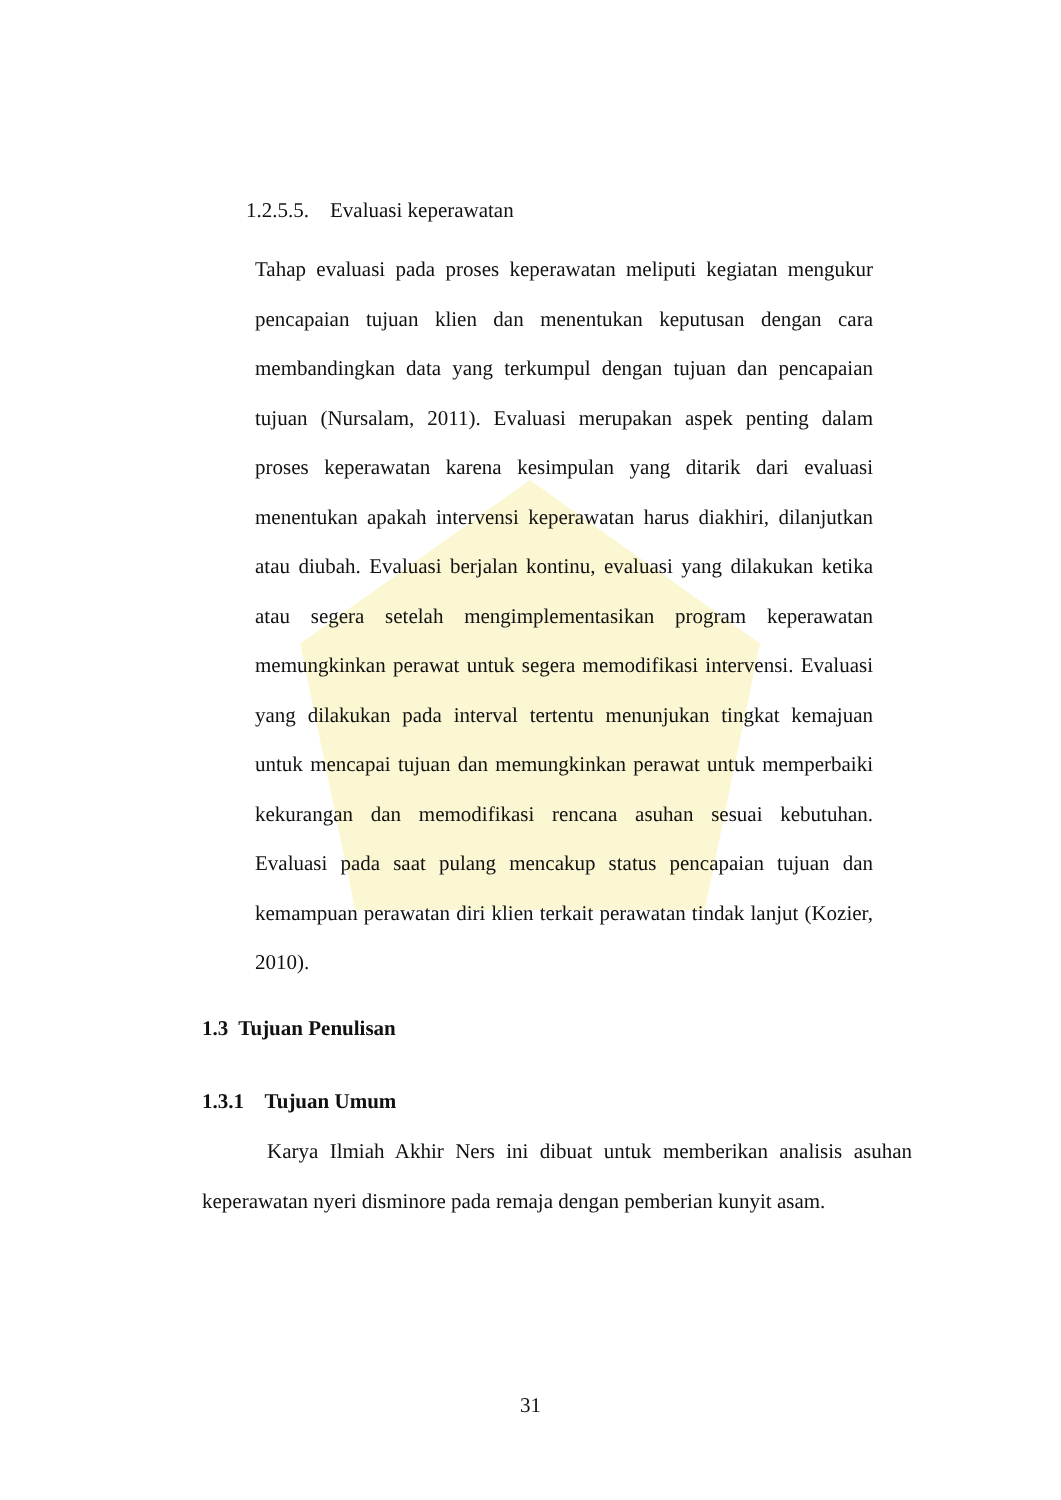1.2.5.5. Evaluasi keperawatan
Tahap evaluasi pada proses keperawatan meliputi kegiatan mengukur pencapaian tujuan klien dan menentukan keputusan dengan cara membandingkan data yang terkumpul dengan tujuan dan pencapaian tujuan (Nursalam, 2011). Evaluasi merupakan aspek penting dalam proses keperawatan karena kesimpulan yang ditarik dari evaluasi menentukan apakah intervensi keperawatan harus diakhiri, dilanjutkan atau diubah. Evaluasi berjalan kontinu, evaluasi yang dilakukan ketika atau segera setelah mengimplementasikan program keperawatan memungkinkan perawat untuk segera memodifikasi intervensi. Evaluasi yang dilakukan pada interval tertentu menunjukan tingkat kemajuan untuk mencapai tujuan dan memungkinkan perawat untuk memperbaiki kekurangan dan memodifikasi rencana asuhan sesuai kebutuhan. Evaluasi pada saat pulang mencakup status pencapaian tujuan dan kemampuan perawatan diri klien terkait perawatan tindak lanjut (Kozier, 2010).
1.3 Tujuan Penulisan
1.3.1 Tujuan Umum
Karya Ilmiah Akhir Ners ini dibuat untuk memberikan analisis asuhan keperawatan nyeri disminore pada remaja dengan pemberian kunyit asam.
31